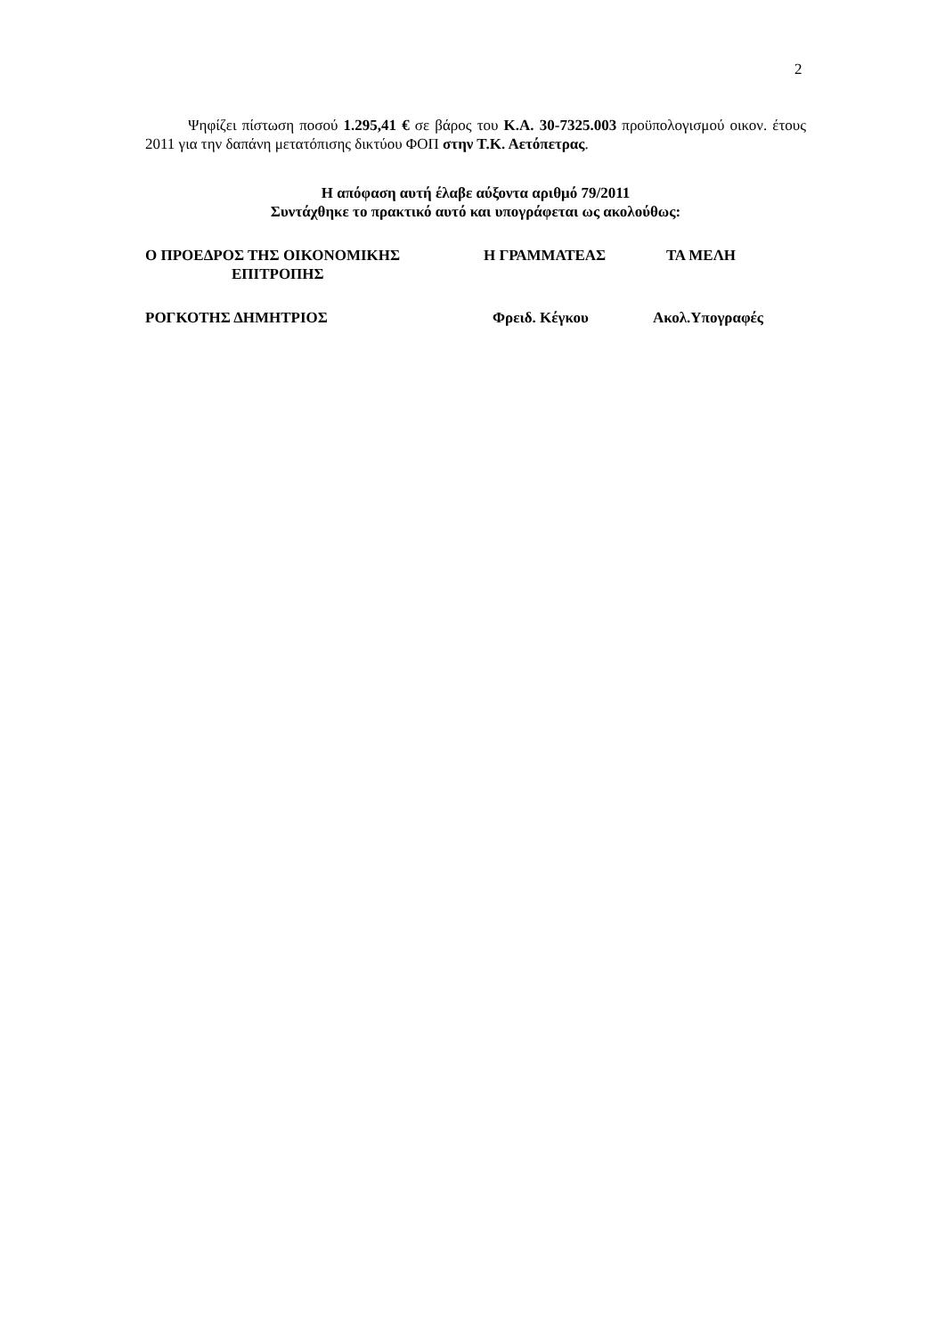2
Ψηφίζει πίστωση ποσού 1.295,41 € σε βάρος του Κ.Α. 30-7325.003 προϋπολογισμού οικον. έτους 2011 για την δαπάνη μετατόπισης δικτύου ΦΟΠ στην Τ.Κ. Αετόπετρας.
Η απόφαση αυτή έλαβε αύξοντα αριθμό 79/2011
Συντάχθηκε το πρακτικό αυτό και υπογράφεται ως ακολούθως:
Ο ΠΡΟΕΔΡΟΣ ΤΗΣ ΟΙΚΟΝΟΜΙΚΗΣ
ΕΠΙΤΡΟΠΗΣ Η ΓΡΑΜΜΑΤΕΑΣ ΤΑ ΜΕΛΗ
ΡΟΓΚΟΤΗΣ ΔΗΜΗΤΡΙΟΣ Φρειδ. Κέγκου Ακολ.Υπογραφές